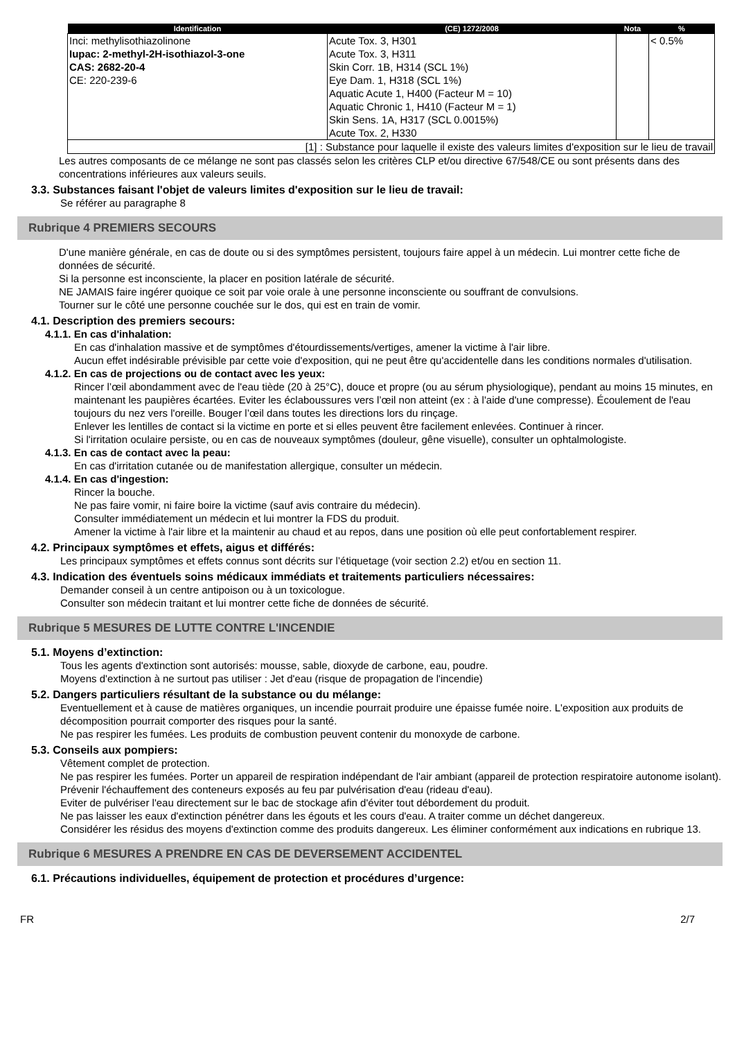| Identification | (CE) 1272/2008 | Nota | % |
| --- | --- | --- | --- |
| Inci: methylisothiazolinone Iupac: 2-methyl-2H-isothiazol-3-one CAS: 2682-20-4 CE: 220-239-6 | Acute Tox. 3, H301 Acute Tox. 3, H311 Skin Corr. 1B, H314 (SCL 1%) Eye Dam. 1, H318 (SCL 1%) Aquatic Acute 1, H400 (Facteur M = 10) Aquatic Chronic 1, H410 (Facteur M = 1) Skin Sens. 1A, H317 (SCL 0.0015%) Acute Tox. 2, H330 | | < 0.5% |
| [1] : Substance pour laquelle il existe des valeurs limites d'exposition sur le lieu de travail | | | |
Les autres composants de ce mélange ne sont pas classés selon les critères CLP et/ou directive 67/548/CE ou sont présents dans des concentrations inférieures aux valeurs seuils.
3.3. Substances faisant l'objet de valeurs limites d'exposition sur le lieu de travail:
Se référer au paragraphe 8
Rubrique 4 PREMIERS SECOURS
D'une manière générale, en cas de doute ou si des symptômes persistent, toujours faire appel à un médecin. Lui montrer cette fiche de données de sécurité.
Si la personne est inconsciente, la placer en position latérale de sécurité.
NE JAMAIS faire ingérer quoique ce soit par voie orale à une personne inconsciente ou souffrant de convulsions.
Tourner sur le côté une personne couchée sur le dos, qui est en train de vomir.
4.1. Description des premiers secours:
4.1.1. En cas d'inhalation:
En cas d'inhalation massive et de symptômes d'étourdissements/vertiges, amener la victime à l'air libre.
Aucun effet indésirable prévisible par cette voie d'exposition, qui ne peut être qu'accidentelle dans les conditions normales d'utilisation.
4.1.2. En cas de projections ou de contact avec les yeux:
Rincer l’œil abondamment avec de l'eau tiède (20 à 25°C), douce et propre (ou au sérum physiologique), pendant au moins 15 minutes, en maintenant les paupières écartées. Eviter les éclaboussures vers l’œil non atteint (ex : à l'aide d'une compresse). Écoulement de l'eau toujours du nez vers l'oreille. Bouger l’œil dans toutes les directions lors du rinçage.
Enlever les lentilles de contact si la victime en porte et si elles peuvent être facilement enlevées. Continuer à rincer.
Si l'irritation oculaire persiste, ou en cas de nouveaux symptômes (douleur, gêne visuelle), consulter un ophtalmologiste.
4.1.3. En cas de contact avec la peau:
En cas d'irritation cutanée ou de manifestation allergique, consulter un médecin.
4.1.4. En cas d'ingestion:
Rincer la bouche.
Ne pas faire vomir, ni faire boire la victime (sauf avis contraire du médecin).
Consulter immédiatement un médecin et lui montrer la FDS du produit.
Amener la victime à l'air libre et la maintenir au chaud et au repos, dans une position où elle peut confortablement respirer.
4.2. Principaux symptômes et effets, aigus et différés:
Les principaux symptômes et effets connus sont décrits sur l’étiquetage (voir section 2.2) et/ou en section 11.
4.3. Indication des éventuels soins médicaux immédiats et traitements particuliers nécessaires:
Demander conseil à un centre antipoison ou à un toxicologue.
Consulter son médecin traitant et lui montrer cette fiche de données de sécurité.
Rubrique 5 MESURES DE LUTTE CONTRE L'INCENDIE
5.1. Moyens d’extinction:
Tous les agents d'extinction sont autorisés: mousse, sable, dioxyde de carbone, eau, poudre.
Moyens d'extinction à ne surtout pas utiliser : Jet d'eau (risque de propagation de l'incendie)
5.2. Dangers particuliers résultant de la substance ou du mélange:
Eventuellement et à cause de matières organiques, un incendie pourrait produire une épaisse fumée noire. L'exposition aux produits de décomposition pourrait comporter des risques pour la santé.
Ne pas respirer les fumées. Les produits de combustion peuvent contenir du monoxyde de carbone.
5.3. Conseils aux pompiers:
Vêtement complet de protection.
Ne pas respirer les fumées. Porter un appareil de respiration indépendant de l'air ambiant (appareil de protection respiratoire autonome isolant).
Prévenir l'échauffement des conteneurs exposés au feu par pulvérisation d'eau (rideau d'eau).
Eviter de pulvériser l'eau directement sur le bac de stockage afin d'éviter tout débordement du produit.
Ne pas laisser les eaux d'extinction pénétrer dans les égouts et les cours d'eau. A traiter comme un déchet dangereux.
Considérer les résidus des moyens d'extinction comme des produits dangereux. Les éliminer conformément aux indications en rubrique 13.
Rubrique 6 MESURES A PRENDRE EN CAS DE DEVERSEMENT ACCIDENTEL
6.1. Précautions individuelles, équipement de protection et procédures d’urgence:
FR 2/7